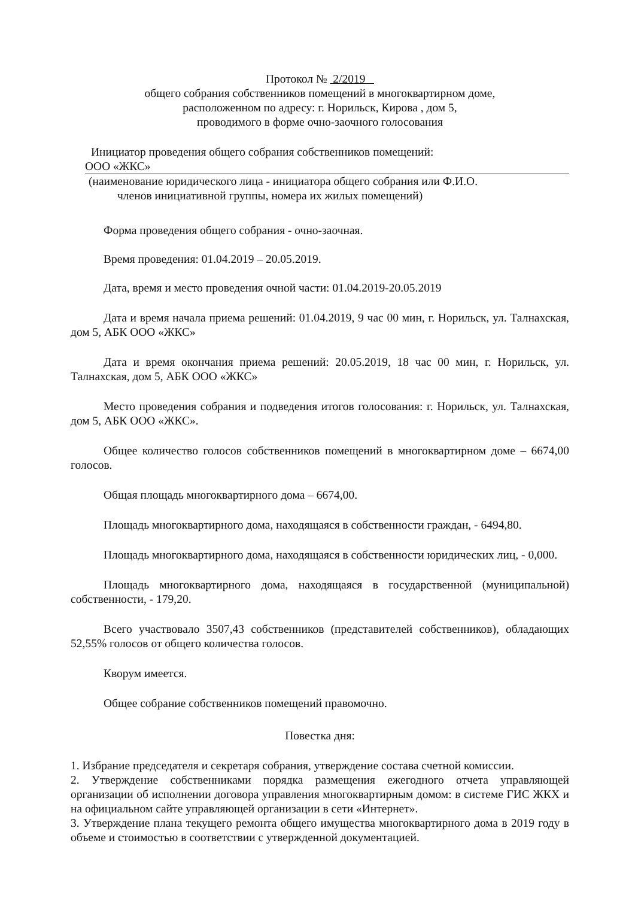Протокол № 2/2019
общего собрания собственников помещений в многоквартирном доме,
расположенном по адресу: г. Норильск, Кирова , дом 5,
проводимого в форме очно-заочного голосования
Инициатор проведения общего собрания собственников помещений:
ООО «ЖКС»
(наименование юридического лица - инициатора общего собрания или Ф.И.О.
членов инициативной группы, номера их жилых помещений)
Форма проведения общего собрания - очно-заочная.
Время проведения: 01.04.2019 – 20.05.2019.
Дата, время и место проведения очной части: 01.04.2019-20.05.2019
Дата и время начала приема решений: 01.04.2019, 9 час 00 мин, г. Норильск, ул. Талнахская, дом 5, АБК ООО «ЖКС»
Дата и время окончания приема решений: 20.05.2019, 18 час 00 мин, г. Норильск, ул. Талнахская, дом 5, АБК ООО «ЖКС»
Место проведения собрания и подведения итогов голосования: г. Норильск, ул. Талнахская, дом 5, АБК ООО «ЖКС».
Общее количество голосов собственников помещений в многоквартирном доме – 6674,00 голосов.
Общая площадь многоквартирного дома – 6674,00.
Площадь многоквартирного дома, находящаяся в собственности граждан, - 6494,80.
Площадь многоквартирного дома, находящаяся в собственности юридических лиц, - 0,000.
Площадь многоквартирного дома, находящаяся в государственной (муниципальной) собственности, - 179,20.
Всего участвовало 3507,43 собственников (представителей собственников), обладающих 52,55% голосов от общего количества голосов.
Кворум имеется.
Общее собрание собственников помещений правомочно.
Повестка дня:
1. Избрание председателя и секретаря собрания, утверждение состава счетной комиссии.
2. Утверждение собственниками порядка размещения ежегодного отчета управляющей организации об исполнении договора управления многоквартирным домом: в системе ГИС ЖКХ и на официальном сайте управляющей организации в сети «Интернет».
3. Утверждение плана текущего ремонта общего имущества многоквартирного дома в 2019 году в объеме и стоимостью в соответствии с утвержденной документацией.